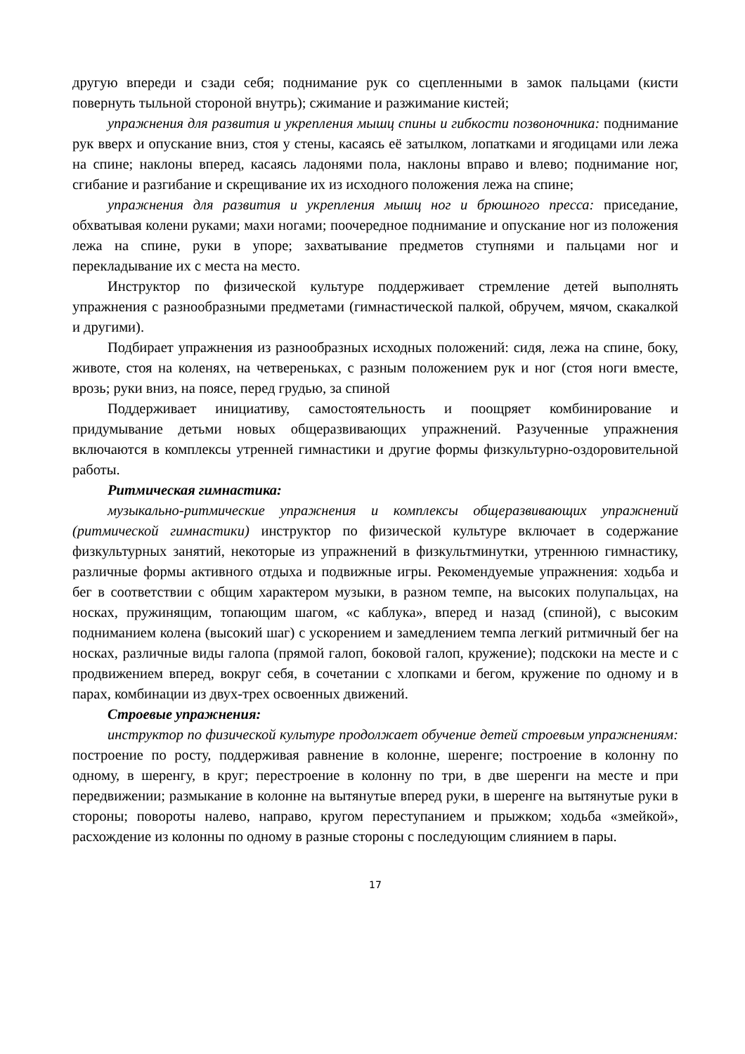другую впереди и сзади себя; поднимание рук со сцепленными в замок пальцами (кисти повернуть тыльной стороной внутрь); сжимание и разжимание кистей;
упражнения для развития и укрепления мышц спины и гибкости позвоночника: поднимание рук вверх и опускание вниз, стоя у стены, касаясь её затылком, лопатками и ягодицами или лежа на спине; наклоны вперед, касаясь ладонями пола, наклоны вправо и влево; поднимание ног, сгибание и разгибание и скрещивание их из исходного положения лежа на спине;
упражнения для развития и укрепления мышц ног и брюшного пресса: приседание, обхватывая колени руками; махи ногами; поочередное поднимание и опускание ног из положения лежа на спине, руки в упоре; захватывание предметов ступнями и пальцами ног и перекладывание их с места на место.
Инструктор по физической культуре поддерживает стремление детей выполнять упражнения с разнообразными предметами (гимнастической палкой, обручем, мячом, скакалкой и другими).
Подбирает упражнения из разнообразных исходных положений: сидя, лежа на спине, боку, животе, стоя на коленях, на четвереньках, с разным положением рук и ног (стоя ноги вместе, врозь; руки вниз, на поясе, перед грудью, за спиной
Поддерживает инициативу, самостоятельность и поощряет комбинирование и придумывание детьми новых общеразвивающих упражнений. Разученные упражнения включаются в комплексы утренней гимнастики и другие формы физкультурно-оздоровительной работы.
Ритмическая гимнастика:
музыкально-ритмические упражнения и комплексы общеразвивающих упражнений (ритмической гимнастики) инструктор по физической культуре включает в содержание физкультурных занятий, некоторые из упражнений в физкультминутки, утреннюю гимнастику, различные формы активного отдыха и подвижные игры. Рекомендуемые упражнения: ходьба и бег в соответствии с общим характером музыки, в разном темпе, на высоких полупальцах, на носках, пружинящим, топающим шагом, «с каблука», вперед и назад (спиной), с высоким подниманием колена (высокий шаг) с ускорением и замедлением темпа легкий ритмичный бег на носках, различные виды галопа (прямой галоп, боковой галоп, кружение); подскоки на месте и с продвижением вперед, вокруг себя, в сочетании с хлопками и бегом, кружение по одному и в парах, комбинации из двух-трех освоенных движений.
Строевые упражнения:
инструктор по физической культуре продолжает обучение детей строевым упражнениям: построение по росту, поддерживая равнение в колонне, шеренге; построение в колонну по одному, в шеренгу, в круг; перестроение в колонну по три, в две шеренги на месте и при передвижении; размыкание в колонне на вытянутые вперед руки, в шеренге на вытянутые руки в стороны; повороты налево, направо, кругом переступанием и прыжком; ходьба «змейкой», расхождение из колонны по одному в разные стороны с последующим слиянием в пары.
17